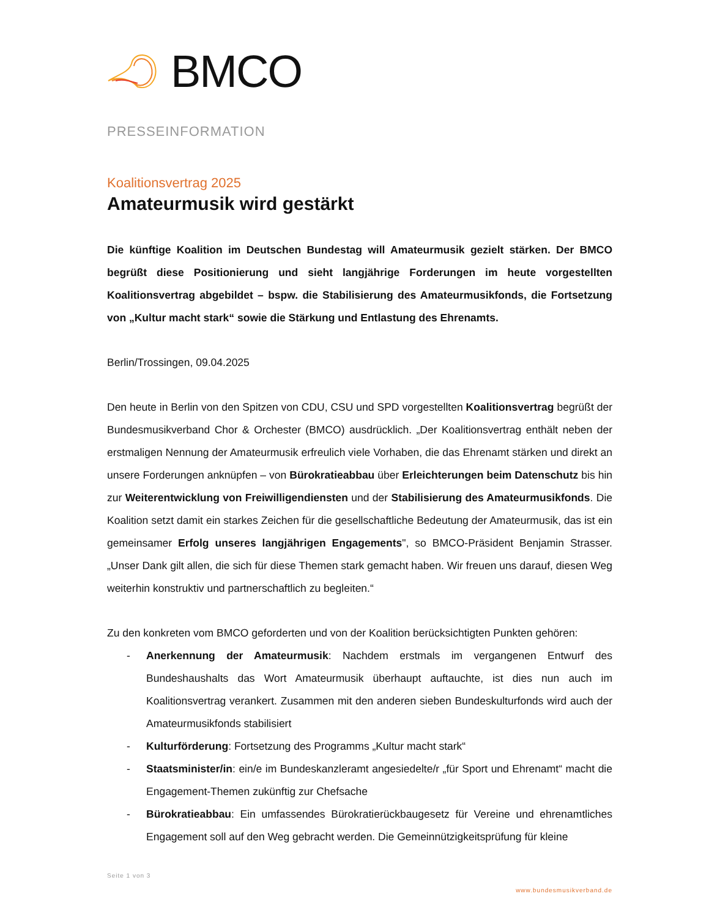BMCO
PRESSEINFORMATION
Koalitionsvertrag 2025
Amateurmusik wird gestärkt
Die künftige Koalition im Deutschen Bundestag will Amateurmusik gezielt stärken. Der BMCO begrüßt diese Positionierung und sieht langjährige Forderungen im heute vorgestellten Koalitionsvertrag abgebildet – bspw. die Stabilisierung des Amateurmusikfonds, die Fortsetzung von „Kultur macht stark“ sowie die Stärkung und Entlastung des Ehrenamts.
Berlin/Trossingen, 09.04.2025
Den heute in Berlin von den Spitzen von CDU, CSU und SPD vorgestellten Koalitionsvertrag begrüßt der Bundesmusikverband Chor & Orchester (BMCO) ausdrücklich. „Der Koalitionsvertrag enthält neben der erstmaligen Nennung der Amateurmusik erfreulich viele Vorhaben, die das Ehrenamt stärken und direkt an unsere Forderungen anknüpfen – von Bürokratieabbau über Erleichterungen beim Datenschutz bis hin zur Weiterentwicklung von Freiwilligendiensten und der Stabilisierung des Amateurmusikfonds. Die Koalition setzt damit ein starkes Zeichen für die gesellschaftliche Bedeutung der Amateurmusik, das ist ein gemeinsamer Erfolg unseres langjährigen Engagements", so BMCO-Präsident Benjamin Strasser. „Unser Dank gilt allen, die sich für diese Themen stark gemacht haben. Wir freuen uns darauf, diesen Weg weiterhin konstruktiv und partnerschaftlich zu begleiten.“
Zu den konkreten vom BMCO geforderten und von der Koalition berücksichtigten Punkten gehören:
- Anerkennung der Amateurmusik: Nachdem erstmals im vergangenen Entwurf des Bundeshaushalts das Wort Amateurmusik überhaupt auftauchte, ist dies nun auch im Koalitionsvertrag verankert. Zusammen mit den anderen sieben Bundeskulturfonds wird auch der Amateurmusikfonds stabilisiert
- Kulturförderung: Fortsetzung des Programms „Kultur macht stark“
- Staatsminister/in: ein/e im Bundeskanzleramt angesiedelte/r „für Sport und Ehrenamt“ macht die Engagement-Themen zukünftig zur Chefsache
- Bürokratieabbau: Ein umfassendes Bürokratierückbaugesetz für Vereine und ehrenamtliches Engagement soll auf den Weg gebracht werden. Die Gemeinnützigkeitsprüfung für kleine
Seite 1 von 3
www.bundesmusikverband.de